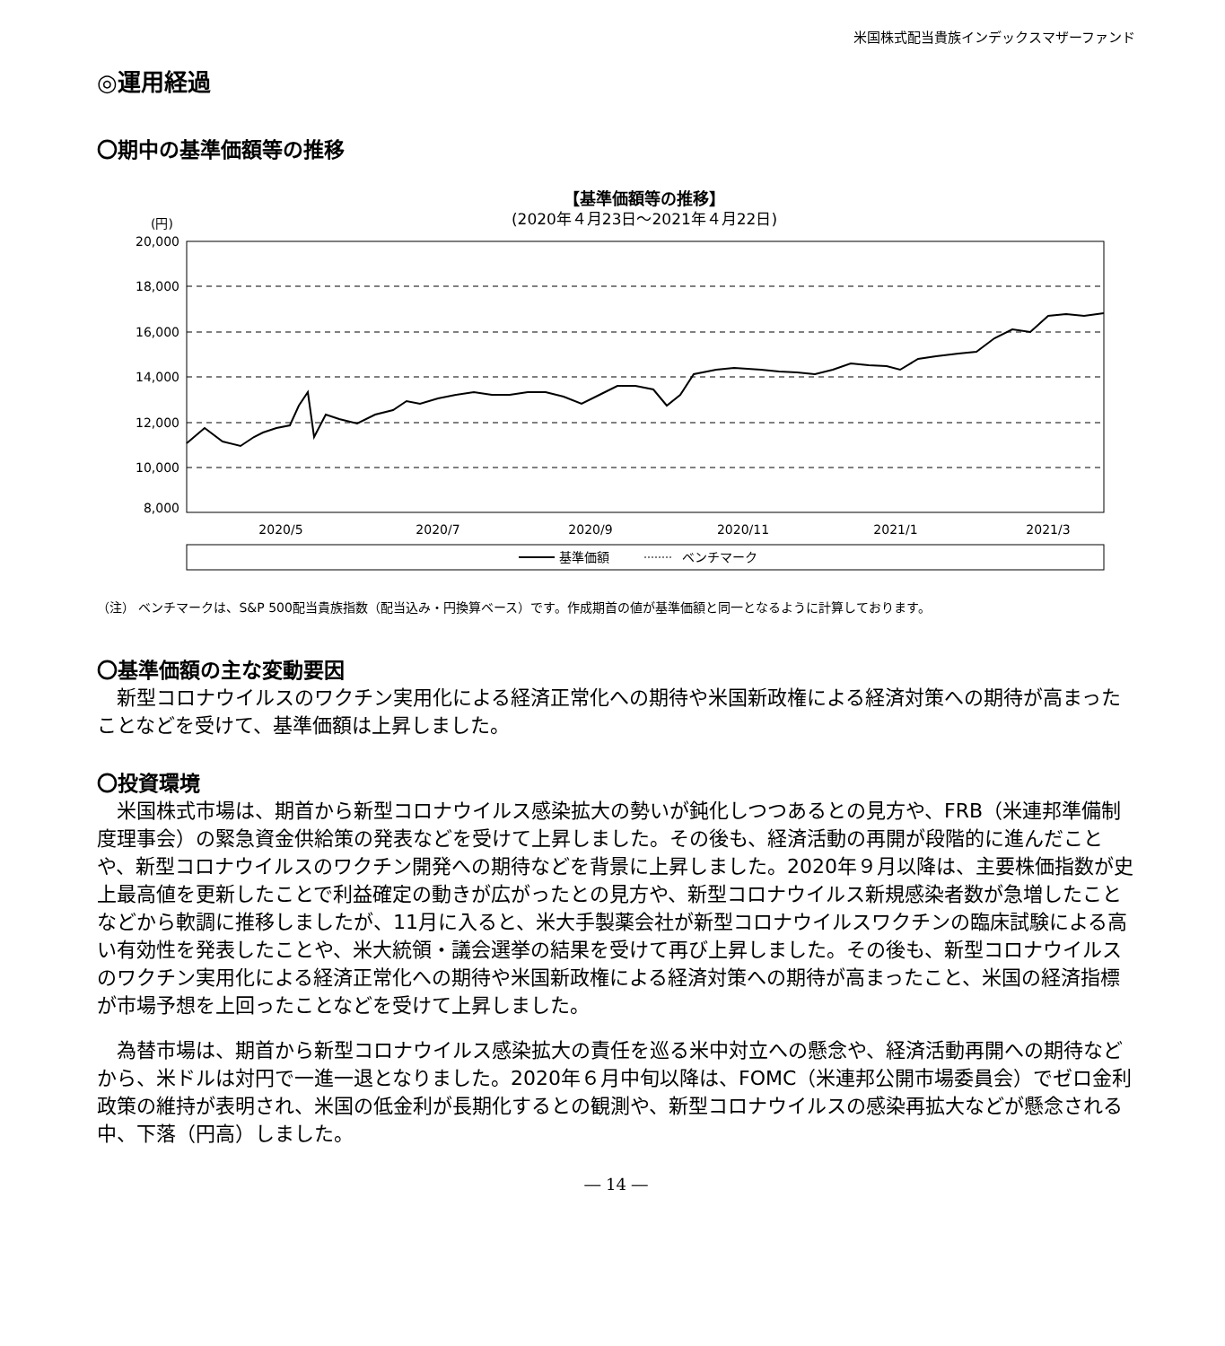米国株式配当貴族インデックスマザーファンド
◎運用経過
〇期中の基準価額等の推移
【基準価額等の推移】
(2020年４月23日～2021年４月22日)
(円)
20,000
18,000
16,000
14,000
12,000
10,000
8,000
2020/5
2020/7
2020/9
2020/11
2021/1
2021/3
基準価額
ベンチマーク
（注） ベンチマークは、S&P 500配当貴族指数（配当込み・円換算ベース）です。作成期首の値が基準価額と同一となるように計算しております。
〇基準価額の主な変動要因
新型コロナウイルスのワクチン実用化による経済正常化への期待や米国新政権による経済対策への期待が高まったことなどを受けて、基準価額は上昇しました。
〇投資環境
米国株式市場は、期首から新型コロナウイルス感染拡大の勢いが鈍化しつつあるとの見方や、FRB（米連邦準備制度理事会）の緊急資金供給策の発表などを受けて上昇しました。その後も、経済活動の再開が段階的に進んだことや、新型コロナウイルスのワクチン開発への期待などを背景に上昇しました。2020年９月以降は、主要株価指数が史上最高値を更新したことで利益確定の動きが広がったとの見方や、新型コロナウイルス新規感染者数が急増したことなどから軟調に推移しましたが、11月に入ると、米大手製薬会社が新型コロナウイルスワクチンの臨床試験による高い有効性を発表したことや、米大統領・議会選挙の結果を受けて再び上昇しました。その後も、新型コロナウイルスのワクチン実用化による経済正常化への期待や米国新政権による経済対策への期待が高まったこと、米国の経済指標が市場予想を上回ったことなどを受けて上昇しました。
為替市場は、期首から新型コロナウイルス感染拡大の責任を巡る米中対立への懸念や、経済活動再開への期待などから、米ドルは対円で一進一退となりました。2020年６月中旬以降は、FOMC（米連邦公開市場委員会）でゼロ金利政策の維持が表明され、米国の低金利が長期化するとの観測や、新型コロナウイルスの感染再拡大などが懸念される中、下落（円高）しました。
― 14 ―